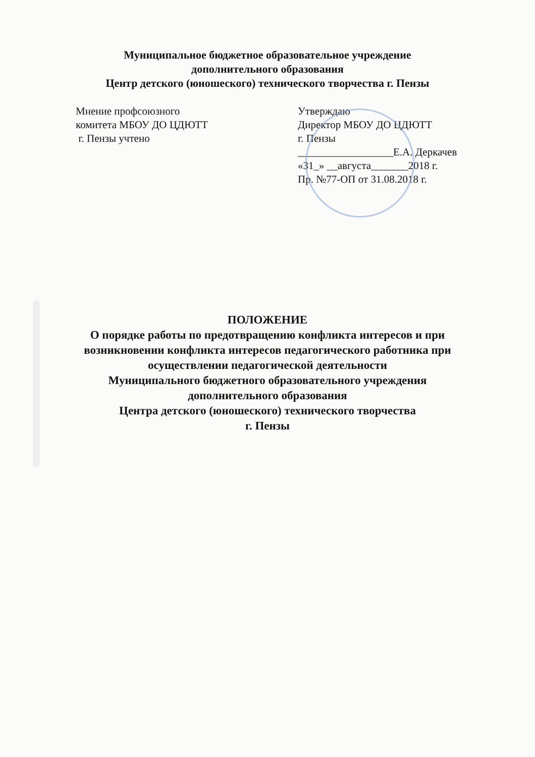Муниципальное бюджетное образовательное учреждение
дополнительного образования
Центр детского (юношеского) технического творчества г. Пензы
Мнение профсоюзного
комитета МБОУ ДО ЦДЮТТ
г. Пензы учтено
Утверждаю
Директор МБОУ ДО ЦДЮТТ
г. Пензы
__________________Е.А. Деркачев
«31_» __августа_______2018 г.
Пр. №77-ОП от 31.08.2018 г.
ПОЛОЖЕНИЕ
О порядке работы по предотвращению конфликта интересов и при
возникновении конфликта интересов педагогического работника при
осуществлении педагогической деятельности
Муниципального бюджетного образовательного учреждения
дополнительного образования
Центра детского (юношеского) технического творчества
г. Пензы